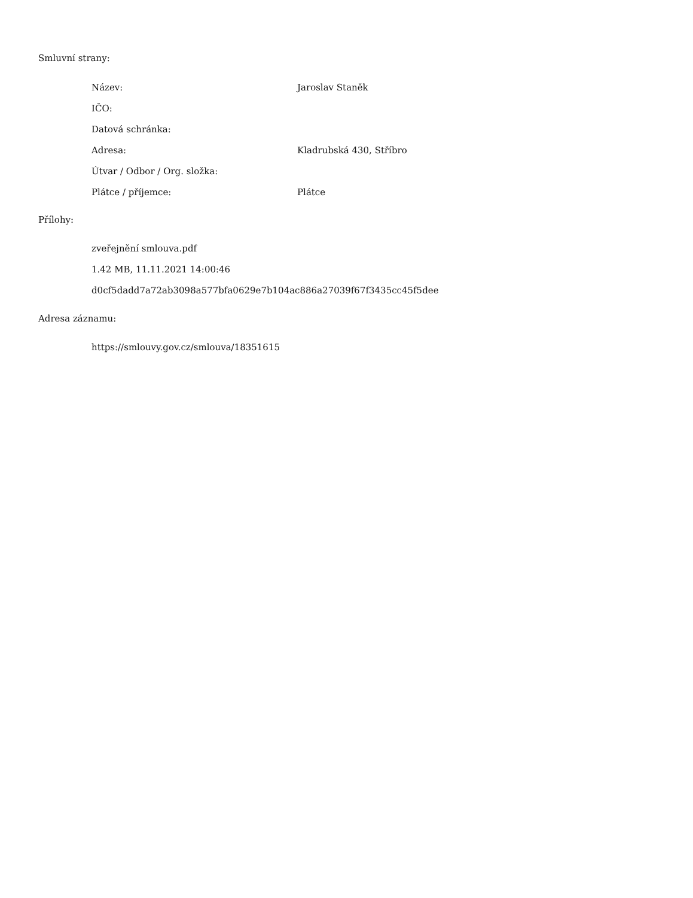Smluvní strany:
| Název: | Jaroslav Staněk |
| IČO: | |
| Datová schránka: | |
| Adresa: | Kladrubská 430, Stříbro |
| Útvar / Odbor / Org. složka: | |
| Plátce / příjemce: | Plátce |
Přílohy:
zveřejnění smlouva.pdf
1.42 MB, 11.11.2021 14:00:46
d0cf5dadd7a72ab3098a577bfa0629e7b104ac886a27039f67f3435cc45f5dee
Adresa záznamu:
https://smlouvy.gov.cz/smlouva/18351615